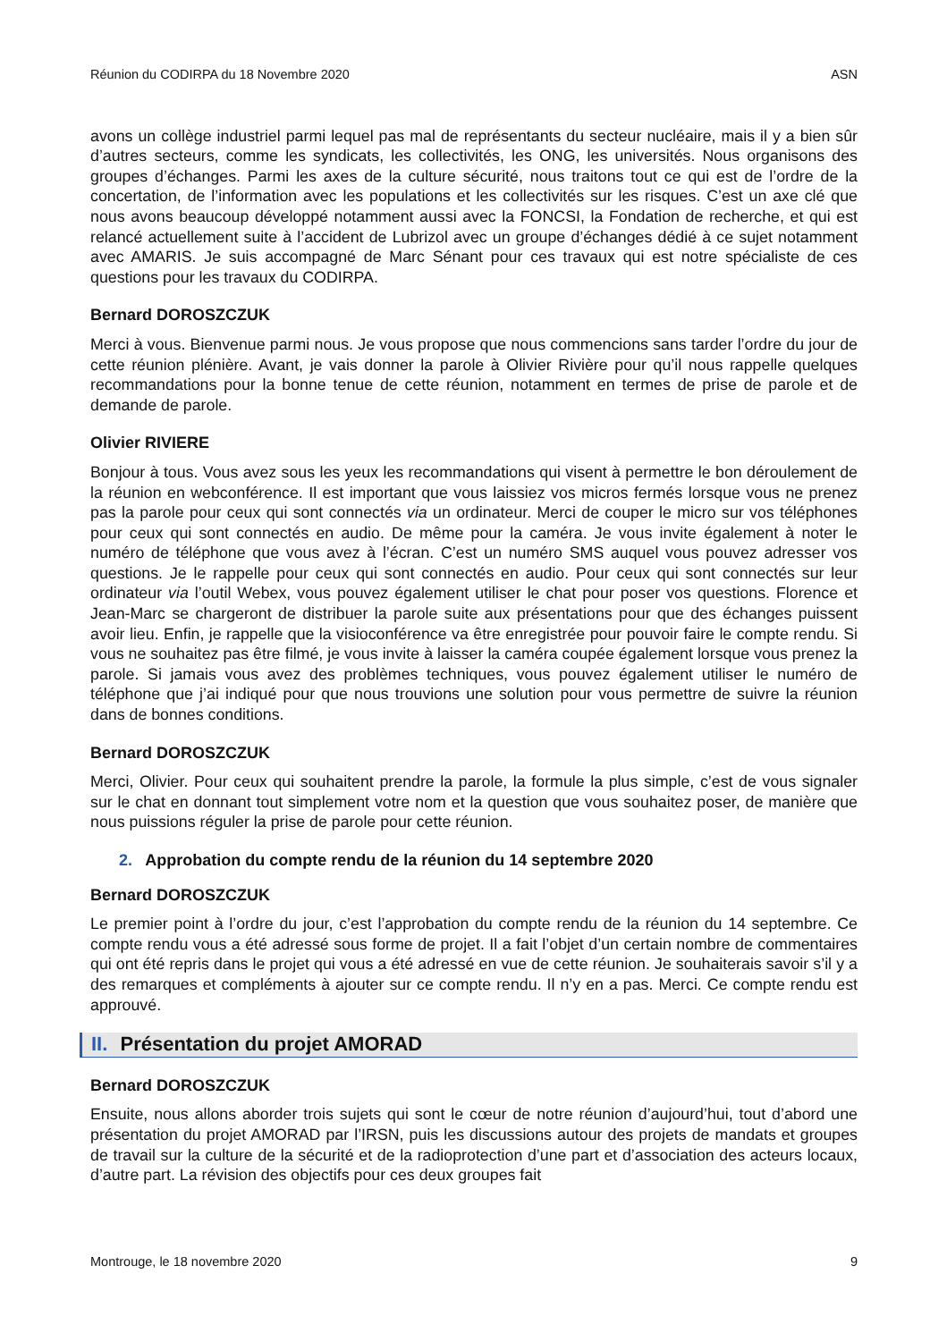Réunion du CODIRPA du 18 Novembre 2020 ASN
avons un collège industriel parmi lequel pas mal de représentants du secteur nucléaire, mais il y a bien sûr d’autres secteurs, comme les syndicats, les collectivités, les ONG, les universités. Nous organisons des groupes d’échanges. Parmi les axes de la culture sécurité, nous traitons tout ce qui est de l’ordre de la concertation, de l’information avec les populations et les collectivités sur les risques. C’est un axe clé que nous avons beaucoup développé notamment aussi avec la FONCSI, la Fondation de recherche, et qui est relancé actuellement suite à l’accident de Lubrizol avec un groupe d’échanges dédié à ce sujet notamment avec AMARIS. Je suis accompagné de Marc Sénant pour ces travaux qui est notre spécialiste de ces questions pour les travaux du CODIRPA.
Bernard DOROSZCZUK
Merci à vous. Bienvenue parmi nous. Je vous propose que nous commencions sans tarder l’ordre du jour de cette réunion plénière. Avant, je vais donner la parole à Olivier Rivière pour qu’il nous rappelle quelques recommandations pour la bonne tenue de cette réunion, notamment en termes de prise de parole et de demande de parole.
Olivier RIVIERE
Bonjour à tous. Vous avez sous les yeux les recommandations qui visent à permettre le bon déroulement de la réunion en webconférence. Il est important que vous laissiez vos micros fermés lorsque vous ne prenez pas la parole pour ceux qui sont connectés via un ordinateur. Merci de couper le micro sur vos téléphones pour ceux qui sont connectés en audio. De même pour la caméra. Je vous invite également à noter le numéro de téléphone que vous avez à l’écran. C’est un numéro SMS auquel vous pouvez adresser vos questions. Je le rappelle pour ceux qui sont connectés en audio. Pour ceux qui sont connectés sur leur ordinateur via l’outil Webex, vous pouvez également utiliser le chat pour poser vos questions. Florence et Jean-Marc se chargeront de distribuer la parole suite aux présentations pour que des échanges puissent avoir lieu. Enfin, je rappelle que la visioconférence va être enregistrée pour pouvoir faire le compte rendu. Si vous ne souhaitez pas être filmé, je vous invite à laisser la caméra coupée également lorsque vous prenez la parole. Si jamais vous avez des problèmes techniques, vous pouvez également utiliser le numéro de téléphone que j’ai indiqué pour que nous trouvions une solution pour vous permettre de suivre la réunion dans de bonnes conditions.
Bernard DOROSZCZUK
Merci, Olivier. Pour ceux qui souhaitent prendre la parole, la formule la plus simple, c’est de vous signaler sur le chat en donnant tout simplement votre nom et la question que vous souhaitez poser, de manière que nous puissions réguler la prise de parole pour cette réunion.
2. Approbation du compte rendu de la réunion du 14 septembre 2020
Bernard DOROSZCZUK
Le premier point à l’ordre du jour, c’est l’approbation du compte rendu de la réunion du 14 septembre. Ce compte rendu vous a été adressé sous forme de projet. Il a fait l’objet d’un certain nombre de commentaires qui ont été repris dans le projet qui vous a été adressé en vue de cette réunion. Je souhaiterais savoir s’il y a des remarques et compléments à ajouter sur ce compte rendu. Il n’y en a pas. Merci. Ce compte rendu est approuvé.
II. Présentation du projet AMORAD
Bernard DOROSZCZUK
Ensuite, nous allons aborder trois sujets qui sont le cœur de notre réunion d’aujourd’hui, tout d’abord une présentation du projet AMORAD par l’IRSN, puis les discussions autour des projets de mandats et groupes de travail sur la culture de la sécurité et de la radioprotection d’une part et d’association des acteurs locaux, d’autre part. La révision des objectifs pour ces deux groupes fait
Montrouge, le 18 novembre 2020 9